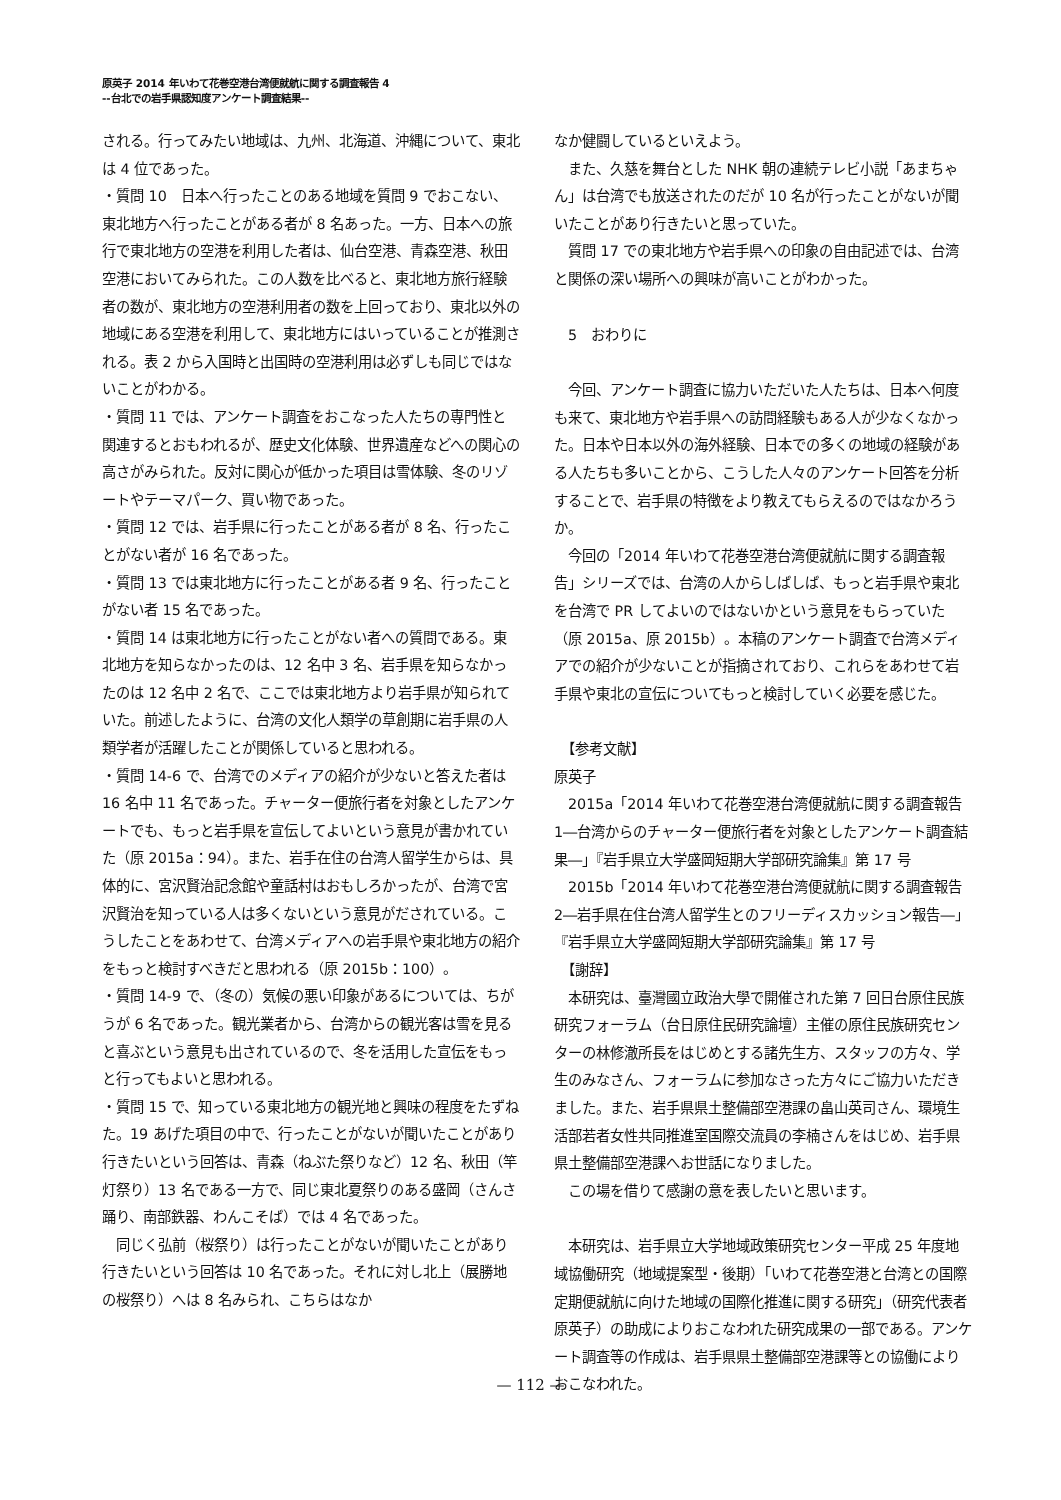原英子 2014 年いわて花巻空港台湾便就航に関する調査報告 4
--台北での岩手県認知度アンケート調査結果--
される。行ってみたい地域は、九州、北海道、沖縄について、東北は 4 位であった。
・質問 10　日本へ行ったことのある地域を質問 9 でおこない、東北地方へ行ったことがある者が 8 名あった。一方、日本への旅行で東北地方の空港を利用した者は、仙台空港、青森空港、秋田空港においてみられた。この人数を比べると、東北地方旅行経験者の数が、東北地方の空港利用者の数を上回っており、東北以外の地域にある空港を利用して、東北地方にはいっていることが推測される。表 2 から入国時と出国時の空港利用は必ずしも同じではないことがわかる。
・質問 11 では、アンケート調査をおこなった人たちの専門性と関連するとおもわれるが、歴史文化体験、世界遺産などへの関心の高さがみられた。反対に関心が低かった項目は雪体験、冬のリゾートやテーマパーク、買い物であった。
・質問 12 では、岩手県に行ったことがある者が 8 名、行ったことがない者が 16 名であった。
・質問 13 では東北地方に行ったことがある者 9 名、行ったことがない者 15 名であった。
・質問 14 は東北地方に行ったことがない者への質問である。東北地方を知らなかったのは、12 名中 3 名、岩手県を知らなかったのは 12 名中 2 名で、ここでは東北地方より岩手県が知られていた。前述したように、台湾の文化人類学の草創期に岩手県の人類学者が活躍したことが関係していると思われる。
・質問 14-6 で、台湾でのメディアの紹介が少ないと答えた者は 16 名中 11 名であった。チャーター便旅行者を対象としたアンケートでも、もっと岩手県を宣伝してよいという意見が書かれていた（原 2015a：94）。また、岩手在住の台湾人留学生からは、具体的に、宮沢賢治記念館や童話村はおもしろかったが、台湾で宮沢賢治を知っている人は多くないという意見がだされている。こうしたことをあわせて、台湾メディアへの岩手県や東北地方の紹介をもっと検討すべきだと思われる（原 2015b：100）。
・質問 14-9 で、（冬の）気候の悪い印象があるについては、ちがうが 6 名であった。観光業者から、台湾からの観光客は雪を見ると喜ぶという意見も出されているので、冬を活用した宣伝をもっと行ってもよいと思われる。
・質問 15 で、知っている東北地方の観光地と興味の程度をたずねた。19 あげた項目の中で、行ったことがないが聞いたことがあり行きたいという回答は、青森（ねぶた祭りなど）12 名、秋田（竿灯祭り）13 名である一方で、同じ東北夏祭りのある盛岡（さんさ踊り、南部鉄器、わんこそば）では 4 名であった。
　同じく弘前（桜祭り）は行ったことがないが聞いたことがあり行きたいという回答は 10 名であった。それに対し北上（展勝地の桜祭り）へは 8 名みられ、こちらはなか
なか健闘しているといえよう。
　また、久慈を舞台とした NHK 朝の連続テレビ小説「あまちゃん」は台湾でも放送されたのだが 10 名が行ったことがないが聞いたことがあり行きたいと思っていた。
　質問 17 での東北地方や岩手県への印象の自由記述では、台湾と関係の深い場所への興味が高いことがわかった。
　5　おわりに
　今回、アンケート調査に協力いただいた人たちは、日本へ何度も来て、東北地方や岩手県への訪問経験もある人が少なくなかった。日本や日本以外の海外経験、日本での多くの地域の経験がある人たちも多いことから、こうした人々のアンケート回答を分析することで、岩手県の特徴をより教えてもらえるのではなかろうか。
　今回の「2014 年いわて花巻空港台湾便就航に関する調査報告」シリーズでは、台湾の人からしばしば、もっと岩手県や東北を台湾で PR してよいのではないかという意見をもらっていた（原 2015a、原 2015b）。本稿のアンケート調査で台湾メディアでの紹介が少ないことが指摘されており、これらをあわせて岩手県や東北の宣伝についてもっと検討していく必要を感じた。
　【参考文献】
原英子
　2015a「2014 年いわて花巻空港台湾便就航に関する調査報告 1―台湾からのチャーター便旅行者を対象としたアンケート調査結果―」『岩手県立大学盛岡短期大学部研究論集』第 17 号
　2015b「2014 年いわて花巻空港台湾便就航に関する調査報告 2―岩手県在住台湾人留学生とのフリーディスカッション報告―」『岩手県立大学盛岡短期大学部研究論集』第 17 号
　【謝辞】
　本研究は、臺灣國立政治大學で開催された第 7 回日台原住民族研究フォーラム（台日原住民研究論壇）主催の原住民族研究センターの林修澈所長をはじめとする諸先生方、スタッフの方々、学生のみなさん、フォーラムに参加なさった方々にご協力いただきました。また、岩手県県土整備部空港課の畠山英司さん、環境生活部若者女性共同推進室国際交流員の李楠さんをはじめ、岩手県県土整備部空港課へお世話になりました。
　この場を借りて感謝の意を表したいと思います。
　本研究は、岩手県立大学地域政策研究センター平成 25 年度地域協働研究（地域提案型・後期）「いわて花巻空港と台湾との国際定期便就航に向けた地域の国際化推進に関する研究」（研究代表者　原英子）の助成によりおこなわれた研究成果の一部である。アンケート調査等の作成は、岩手県県土整備部空港課等との協働によりおこなわれた。
— 112 —